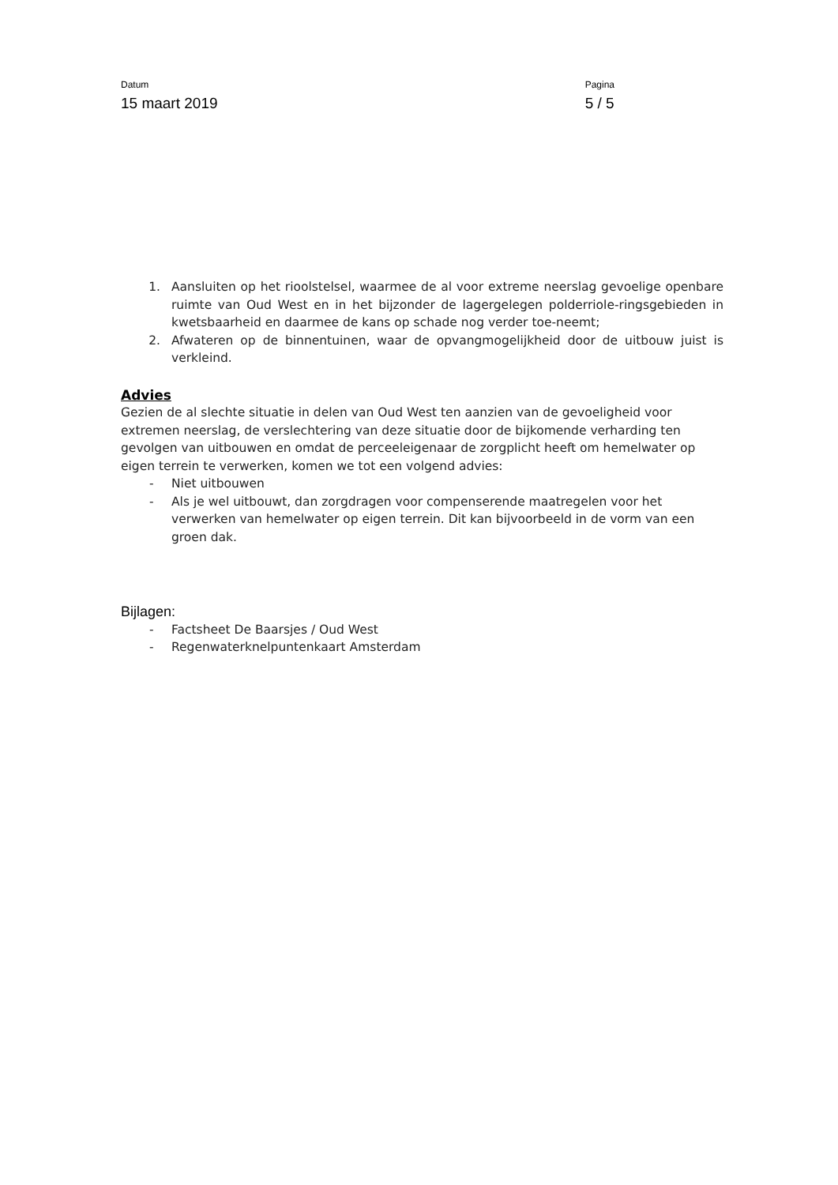Datum
15 maart 2019
Pagina
5 / 5
1. Aansluiten op het rioolstelsel, waarmee de al voor extreme neerslag gevoelige openbare ruimte van Oud West en in het bijzonder de lagergelegen polderriole-ringsgebieden in kwetsbaarheid en daarmee de kans op schade nog verder toe-neemt;
2. Afwateren op de binnentuinen, waar de opvangmogelijkheid door de uitbouw juist is verkleind.
Advies
Gezien de al slechte situatie in delen van Oud West ten aanzien van de gevoeligheid voor extremen neerslag, de verslechtering van deze situatie door de bijkomende verharding ten gevolgen van uitbouwen en omdat de perceeleigenaar de zorgplicht heeft om hemelwater op eigen terrein te verwerken, komen we tot een volgend advies:
- Niet uitbouwen
- Als je wel uitbouwt, dan zorgdragen voor compenserende maatregelen voor het verwerken van hemelwater op eigen terrein. Dit kan bijvoorbeeld in de vorm van een groen dak.
Bijlagen:
- Factsheet De Baarsjes / Oud West
- Regenwaterknelpuntenkaart Amsterdam